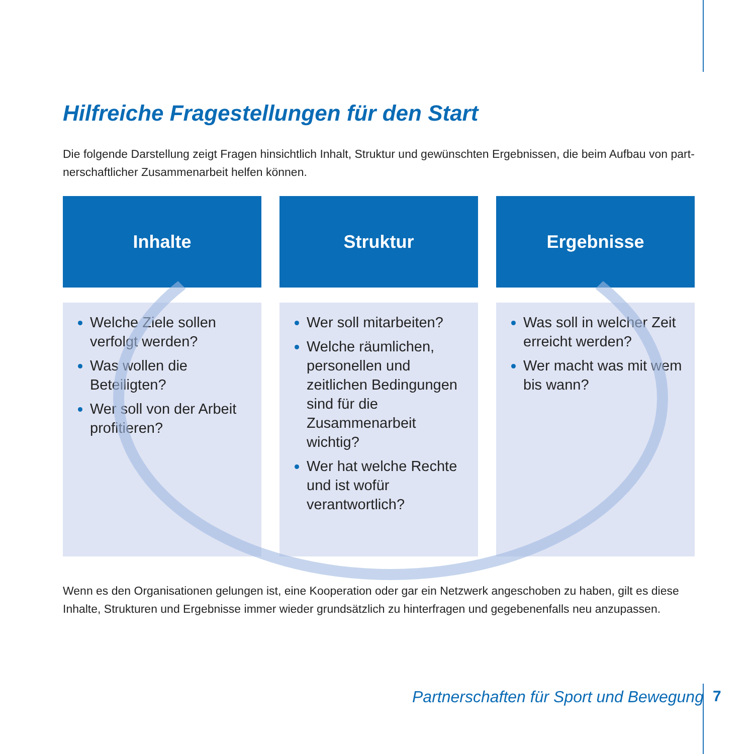Hilfreiche Fragestellungen für den Start
Die folgende Darstellung zeigt Fragen hinsichtlich Inhalt, Struktur und gewünschten Ergebnissen, die beim Aufbau von part-nerschaftlicher Zusammenarbeit helfen können.
Inhalte
Welche Ziele sollen verfolgt werden?
Was wollen die Beteiligten?
Wer soll von der Arbeit profitieren?
Struktur
Wer soll mitarbeiten?
Welche räumlichen, personellen und zeitlichen Bedingungen sind für die Zusammenarbeit wichtig?
Wer hat welche Rechte und ist wofür verantwortlich?
Ergebnisse
Was soll in welcher Zeit erreicht werden?
Wer macht was mit wem bis wann?
Wenn es den Organisationen gelungen ist, eine Kooperation oder gar ein Netzwerk angeschoben zu haben, gilt es diese Inhalte, Strukturen und Ergebnisse immer wieder grundsätzlich zu hinterfragen und gegebenenfalls neu anzupassen.
Partnerschaften für Sport und Bewegung
7